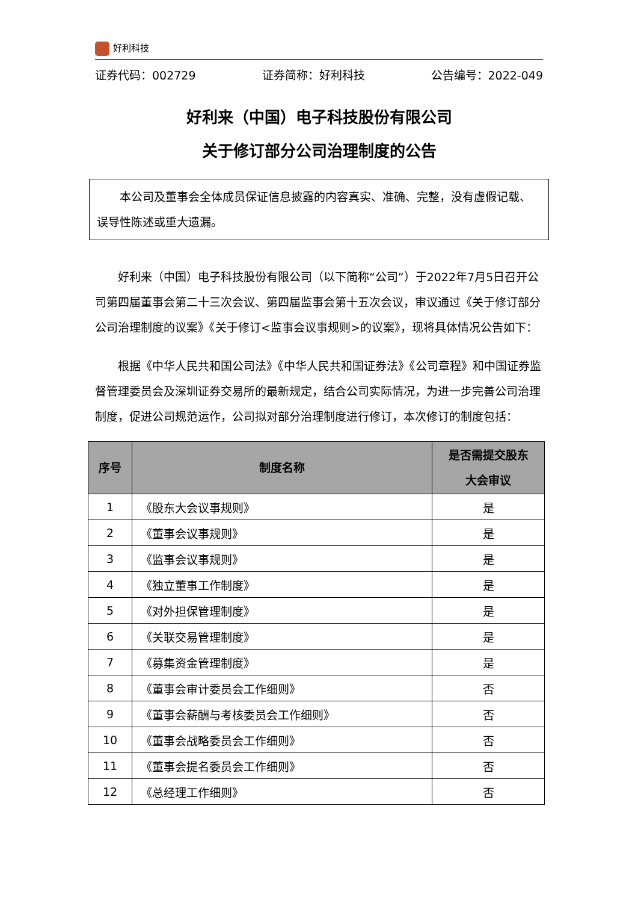好利科技
证券代码：002729 证券简称：好利科技 公告编号：2022-049
好利来（中国）电子科技股份有限公司
关于修订部分公司治理制度的公告
本公司及董事会全体成员保证信息披露的内容真实、准确、完整，没有虚假记载、误导性陈述或重大遗漏。
好利来（中国）电子科技股份有限公司（以下简称“公司”）于2022年7月5日召开公司第四届董事会第二十三次会议、第四届监事会第十五次会议，审议通过《关于修订部分公司治理制度的议案》《关于修订<监事会议事规则>的议案》，现将具体情况公告如下：
根据《中华人民共和国公司法》《中华人民共和国证券法》《公司章程》和中国证券监督管理委员会及深圳证券交易所的最新规定，结合公司实际情况，为进一步完善公司治理制度，促进公司规范运作，公司拟对部分治理制度进行修订，本次修订的制度包括：
| 序号 | 制度名称 | 是否需提交股东 大会审议 |
| --- | --- | --- |
| 1 | 《股东大会议事规则》 | 是 |
| 2 | 《董事会议事规则》 | 是 |
| 3 | 《监事会议事规则》 | 是 |
| 4 | 《独立董事工作制度》 | 是 |
| 5 | 《对外担保管理制度》 | 是 |
| 6 | 《关联交易管理制度》 | 是 |
| 7 | 《募集资金管理制度》 | 是 |
| 8 | 《董事会审计委员会工作细则》 | 否 |
| 9 | 《董事会薪酬与考核委员会工作细则》 | 否 |
| 10 | 《董事会战略委员会工作细则》 | 否 |
| 11 | 《董事会提名委员会工作细则》 | 否 |
| 12 | 《总经理工作细则》 | 否 |